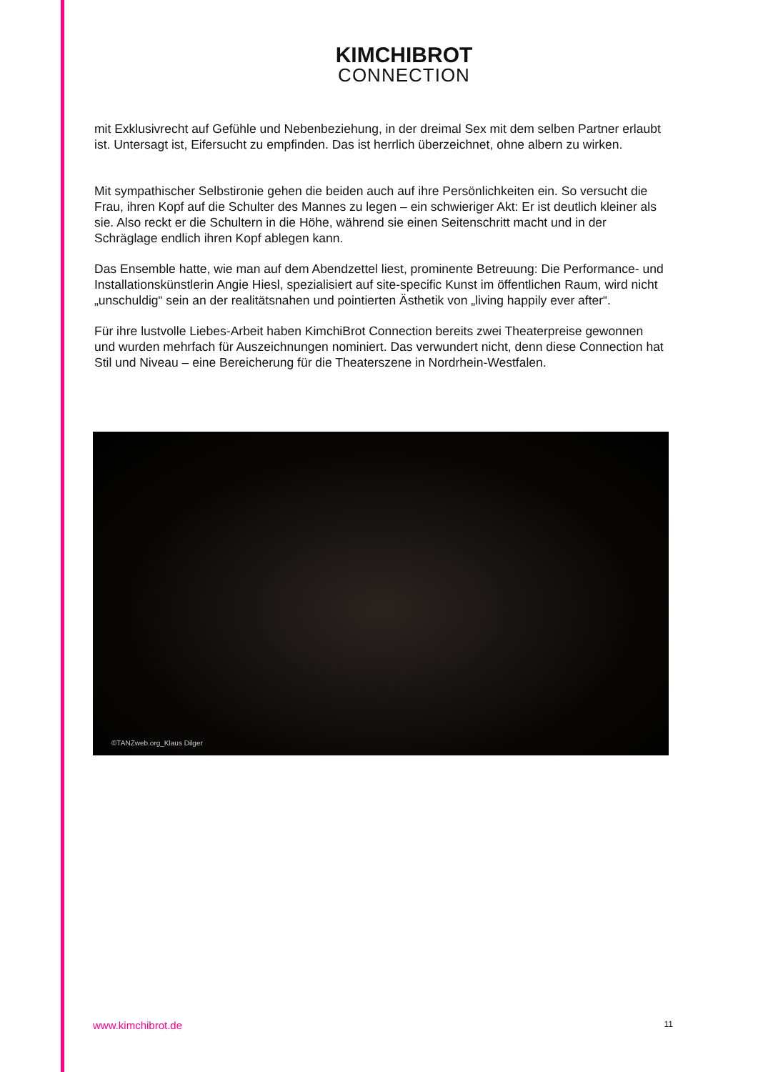KIMCHIBROT
CONNECTION
mit Exklusivrecht auf Gefühle und Nebenbeziehung, in der dreimal Sex mit dem selben Partner erlaubt ist. Untersagt ist, Eifersucht zu empfinden. Das ist herrlich überzeichnet, ohne albern zu wirken.
Mit sympathischer Selbstironie gehen die beiden auch auf ihre Persönlichkeiten ein. So versucht die Frau, ihren Kopf auf die Schulter des Mannes zu legen – ein schwieriger Akt: Er ist deutlich kleiner als sie. Also reckt er die Schultern in die Höhe, während sie einen Seitenschritt macht und in der Schräglage endlich ihren Kopf ablegen kann.
Das Ensemble hatte, wie man auf dem Abendzettel liest, prominente Betreuung: Die Performance- und Installationskünstlerin Angie Hiesl, spezialisiert auf site-specific Kunst im öffentlichen Raum, wird nicht „unschuldig“ sein an der realitätsnahen und pointierten Ästhetik von „living happily ever after“.
Für ihre lustvolle Liebes-Arbeit haben KimchiBrot Connection bereits zwei Theaterpreise gewonnen und wurden mehrfach für Auszeichnungen nominiert. Das verwundert nicht, denn diese Connection hat Stil und Niveau – eine Bereicherung für die Theaterszene in Nordrhein-Westfalen.
©TANZweb.org_Klaus Dilger
www.kimchibrot.de 11